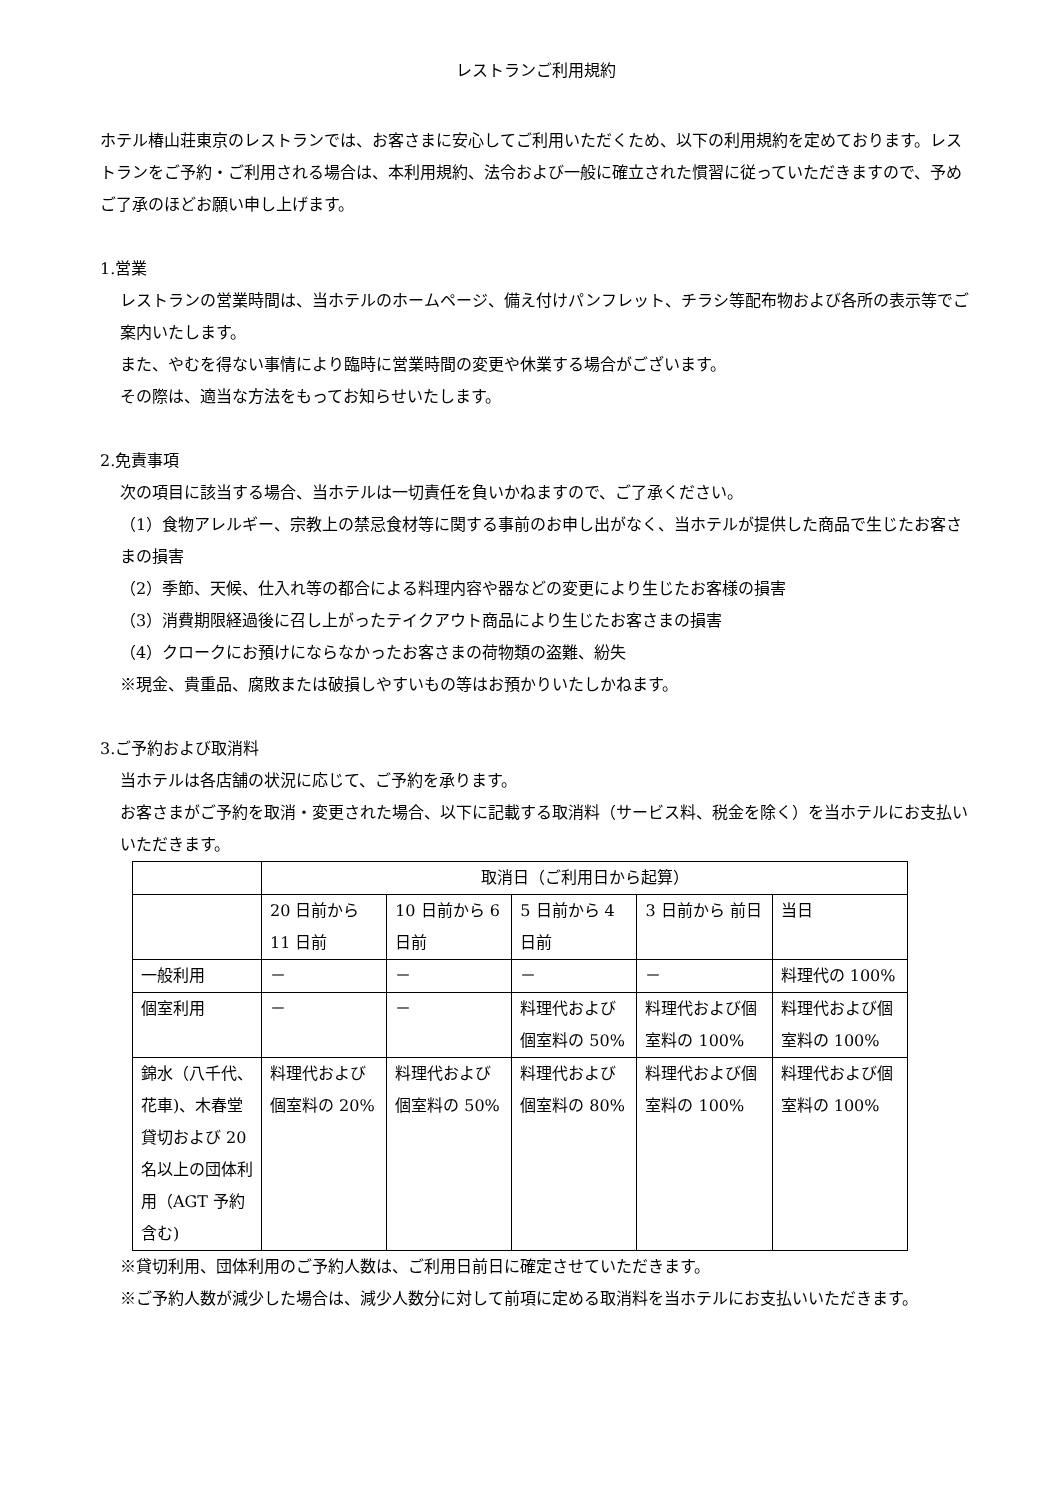レストランご利用規約
ホテル椿山荘東京のレストランでは、お客さまに安心してご利用いただくため、以下の利用規約を定めております。レストランをご予約・ご利用される場合は、本利用規約、法令および一般に確立された慣習に従っていただきますので、予めご了承のほどお願い申し上げます。
1.営業
レストランの営業時間は、当ホテルのホームページ、備え付けパンフレット、チラシ等配布物および各所の表示等でご案内いたします。
また、やむを得ない事情により臨時に営業時間の変更や休業する場合がございます。
その際は、適当な方法をもってお知らせいたします。
2.免責事項
次の項目に該当する場合、当ホテルは一切責任を負いかねますので、ご了承ください。
（1）食物アレルギー、宗教上の禁忌食材等に関する事前のお申し出がなく、当ホテルが提供した商品で生じたお客さまの損害
（2）季節、天候、仕入れ等の都合による料理内容や器などの変更により生じたお客様の損害
（3）消費期限経過後に召し上がったテイクアウト商品により生じたお客さまの損害
（4）クロークにお預けにならなかったお客さまの荷物類の盗難、紛失
※現金、貴重品、腐敗または破損しやすいもの等はお預かりいたしかねます。
3.ご予約および取消料
当ホテルは各店舗の状況に応じて、ご予約を承ります。
お客さまがご予約を取消・変更された場合、以下に記載する取消料（サービス料、税金を除く）を当ホテルにお支払いいただきます。
| | 取消日（ご利用日から起算） | | | | |
| | 20 日前から 11 日前 | 10 日前から 6 日前 | 5 日前から 4 日前 | 3 日前から 前日 | 当日 |
| 一般利用 | － | － | － | － | 料理代の 100% |
| 個室利用 | － | － | 料理代および個室料の 50% | 料理代および個室料の 100% | 料理代および個室料の 100% |
| 錦水（八千代、花車)、木春堂貸切および 20 名以上の団体利用（AGT 予約含む) | 料理代および個室料の 20% | 料理代および個室料の 50% | 料理代および個室料の 80% | 料理代および個室料の 100% | 料理代および個室料の 100% |
※貸切利用、団体利用のご予約人数は、ご利用日前日に確定させていただきます。
※ご予約人数が減少した場合は、減少人数分に対して前項に定める取消料を当ホテルにお支払いいただきます。